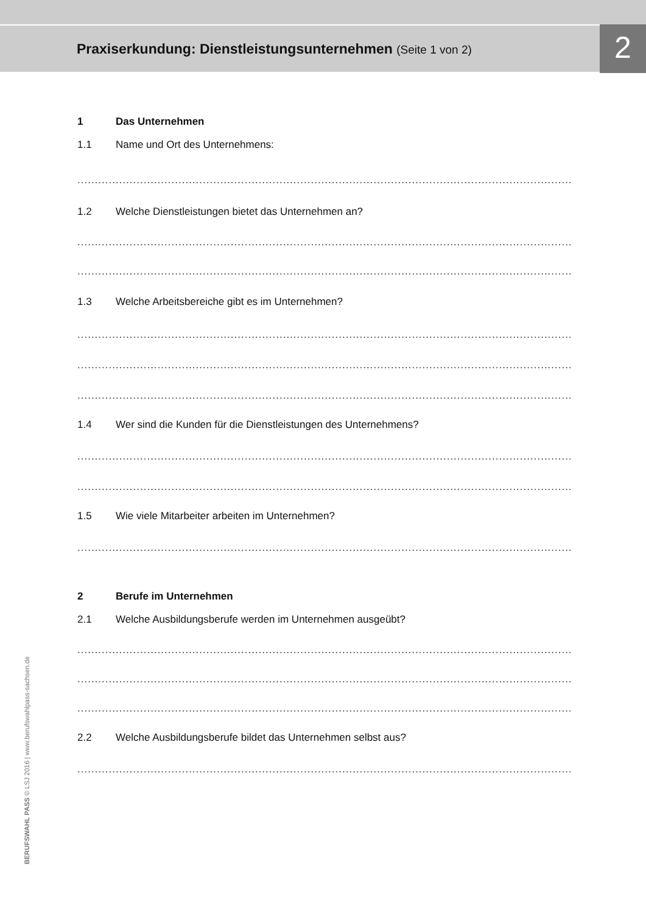Praxiserkundung: Dienstleistungsunternehmen (Seite 1 von 2)
2
1 Das Unternehmen
1.1 Name und Ort des Unternehmens:
..........................................................................................................................................................
1.2 Welche Dienstleistungen bietet das Unternehmen an?
..........................................................................................................................................................
..........................................................................................................................................................
1.3 Welche Arbeitsbereiche gibt es im Unternehmen?
..........................................................................................................................................................
..........................................................................................................................................................
..........................................................................................................................................................
1.4 Wer sind die Kunden für die Dienstleistungen des Unternehmens?
..........................................................................................................................................................
..........................................................................................................................................................
1.5 Wie viele Mitarbeiter arbeiten im Unternehmen?
..........................................................................................................................................................
2 Berufe im Unternehmen
2.1 Welche Ausbildungsberufe werden im Unternehmen ausgeübt?
..........................................................................................................................................................
..........................................................................................................................................................
..........................................................................................................................................................
2.2 Welche Ausbildungsberufe bildet das Unternehmen selbst aus?
..........................................................................................................................................................
BERUFSWAHL PASS © LSJ 2016 | www.berufswahlpass-sachsen.de